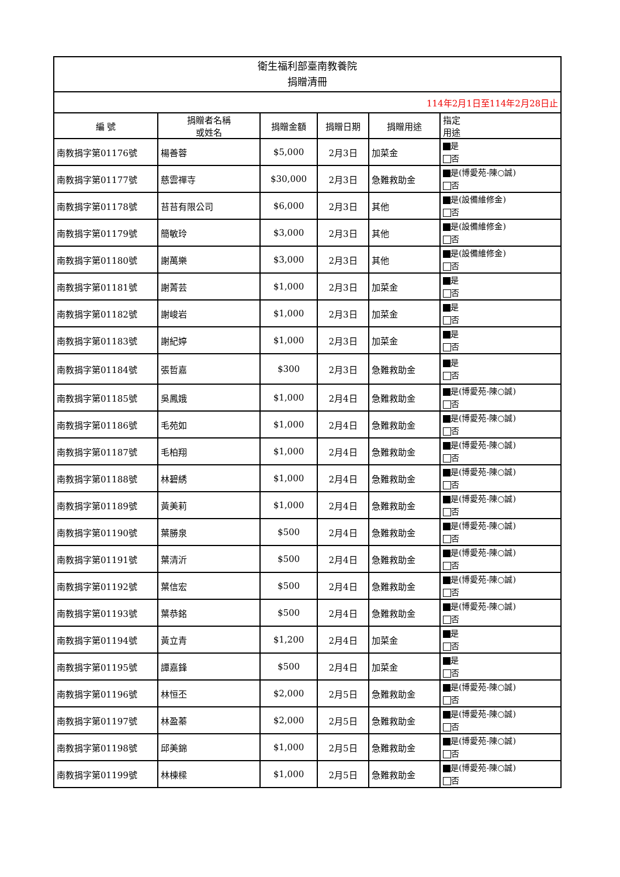| 衛生福利部臺南教養院 捐贈清冊 | | | | | |
| 114年2月1日至114年2月28日止 | | | | | |
| 編 號 | 捐贈者名稱 或姓名 | 捐贈金額 | 捐贈日期 | 捐贈用途 | 指定 用途 |
| 南教捐字第01176號 | 楊善蓉 | $5,000 | 2月3日 | 加菜金 | 是 否 |
| 南教捐字第01177號 | 慈雲禪寺 | $30,000 | 2月3日 | 急難救助金 | 是(博愛苑-陳○誠) 否 |
| 南教捐字第01178號 | 苔苔有限公司 | $6,000 | 2月3日 | 其他 | 是(設備維修金) 否 |
| 南教捐字第01179號 | 簡敏玲 | $3,000 | 2月3日 | 其他 | 是(設備維修金) 否 |
| 南教捐字第01180號 | 謝萬樂 | $3,000 | 2月3日 | 其他 | 是(設備維修金) 否 |
| 南教捐字第01181號 | 謝菁芸 | $1,000 | 2月3日 | 加菜金 | 是 否 |
| 南教捐字第01182號 | 謝峻岩 | $1,000 | 2月3日 | 加菜金 | 是 否 |
| 南教捐字第01183號 | 謝紀婷 | $1,000 | 2月3日 | 加菜金 | 是 否 |
| 南教捐字第01184號 | 張哲嘉 | $300 | 2月3日 | 急難救助金 | 是 否 |
| 南教捐字第01185號 | 吳鳳娥 | $1,000 | 2月4日 | 急難救助金 | 是(博愛苑-陳○誠) 否 |
| 南教捐字第01186號 | 毛苑如 | $1,000 | 2月4日 | 急難救助金 | 是(博愛苑-陳○誠) 否 |
| 南教捐字第01187號 | 毛柏翔 | $1,000 | 2月4日 | 急難救助金 | 是(博愛苑-陳○誠) 否 |
| 南教捐字第01188號 | 林碧綉 | $1,000 | 2月4日 | 急難救助金 | 是(博愛苑-陳○誠) 否 |
| 南教捐字第01189號 | 黃美莉 | $1,000 | 2月4日 | 急難救助金 | 是(博愛苑-陳○誠) 否 |
| 南教捐字第01190號 | 葉勝泉 | $500 | 2月4日 | 急難救助金 | 是(博愛苑-陳○誠) 否 |
| 南教捐字第01191號 | 葉清沂 | $500 | 2月4日 | 急難救助金 | 是(博愛苑-陳○誠) 否 |
| 南教捐字第01192號 | 葉信宏 | $500 | 2月4日 | 急難救助金 | 是(博愛苑-陳○誠) 否 |
| 南教捐字第01193號 | 葉恭銘 | $500 | 2月4日 | 急難救助金 | 是(博愛苑-陳○誠) 否 |
| 南教捐字第01194號 | 黃立青 | $1,200 | 2月4日 | 加菜金 | 是 否 |
| 南教捐字第01195號 | 譚嘉鋒 | $500 | 2月4日 | 加菜金 | 是 否 |
| 南教捐字第01196號 | 林恒丕 | $2,000 | 2月5日 | 急難救助金 | 是(博愛苑-陳○誠) 否 |
| 南教捐字第01197號 | 林盈蓁 | $2,000 | 2月5日 | 急難救助金 | 是(博愛苑-陳○誠) 否 |
| 南教捐字第01198號 | 邱美錦 | $1,000 | 2月5日 | 急難救助金 | 是(博愛苑-陳○誠) 否 |
| 南教捐字第01199號 | 林棟樑 | $1,000 | 2月5日 | 急難救助金 | 是(博愛苑-陳○誠) 否 |